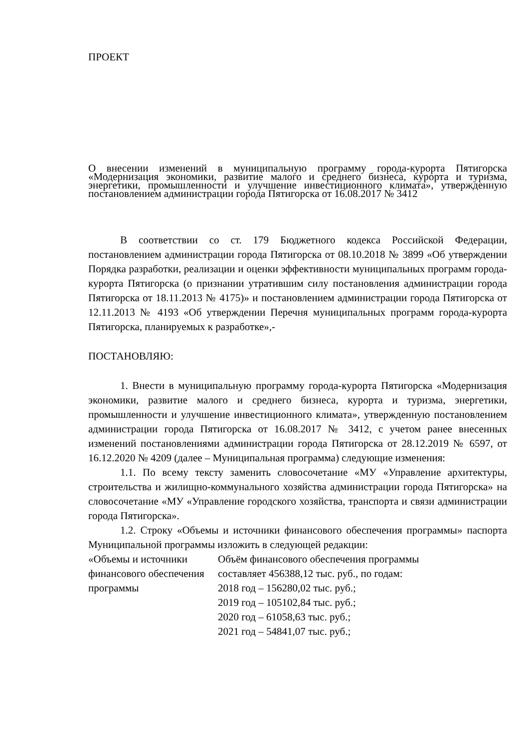ПРОЕКТ
О внесении изменений в муниципальную программу города-курорта Пятигорска «Модернизация экономики, развитие малого и среднего бизнеса, курорта и туризма, энергетики, промышленности и улучшение инвестиционного климата», утвержденную постановлением администрации города Пятигорска от 16.08.2017 № 3412
В соответствии со ст. 179 Бюджетного кодекса Российской Федерации, постановлением администрации города Пятигорска от 08.10.2018 № 3899 «Об утверждении Порядка разработки, реализации и оценки эффективности муниципальных программ города-курорта Пятигорска (о признании утратившим силу постановления администрации города Пятигорска от 18.11.2013 № 4175)» и постановлением администрации города Пятигорска от 12.11.2013 № 4193 «Об утверждении Перечня муниципальных программ города-курорта Пятигорска, планируемых к разработке»,-
ПОСТАНОВЛЯЮ:
1. Внести в муниципальную программу города-курорта Пятигорска «Модернизация экономики, развитие малого и среднего бизнеса, курорта и туризма, энергетики, промышленности и улучшение инвестиционного климата», утвержденную постановлением администрации города Пятигорска от 16.08.2017 № 3412, с учетом ранее внесенных изменений постановлениями администрации города Пятигорска от 28.12.2019 № 6597, от 16.12.2020 № 4209 (далее – Муниципальная программа) следующие изменения:
1.1. По всему тексту заменить словосочетание «МУ «Управление архитектуры, строительства и жилищно-коммунального хозяйства администрации города Пятигорска» на словосочетание «МУ «Управление городского хозяйства, транспорта и связи администрации города Пятигорска».
1.2. Строку «Объемы и источники финансового обеспечения програм­мы» паспорта Муниципальной программы изложить в следующей редакции:
| «Объемы и источники финансового обеспече­ния программы | Объём финансового обеспечения программы составляет 456388,12 тыс. руб., по годам: 2018 год – 156280,02 тыс. руб.; 2019 год – 105102,84 тыс. руб.; 2020 год – 61058,63 тыс. руб.; 2021 год – 54841,07 тыс. руб.; |